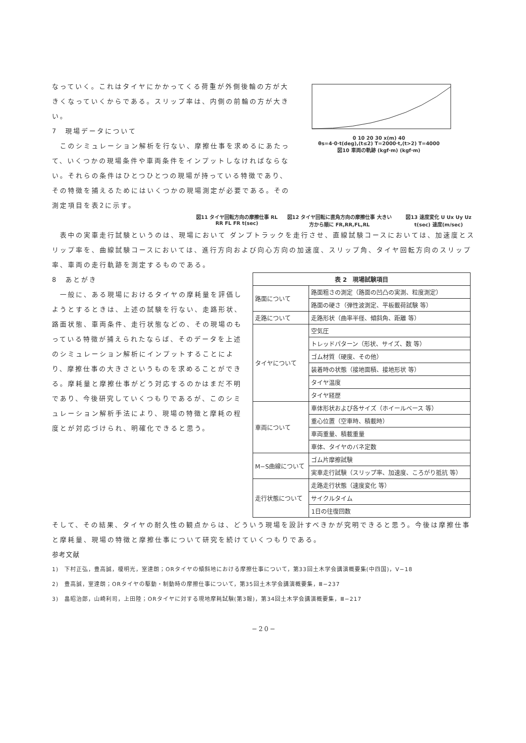なっていく。これはタイヤにかかってくる荷重が外側後輪の方が大きくなっていくからである。スリップ率は、内側の前輪の方が大きい。
7　現場データについて
　このシミュレーション解析を行ない、摩擦仕事を求めるにあたって、いくつかの現場条件や車両条件をインプットしなければならない。それらの条件はひとつひとつの現場が持っている特徴であり、その特徴を捕えるためにはいくつかの現場測定が必要である。その測定項目を表2に示す。
0 10 20 30 x(m) 40
θs=4·0·t(deg),(t≤2) T=2000·t,(t>2) T=4000
図10 車両の軌跡 (kgf·m) (kgf·m)
図11 タイヤ回転方向の摩擦仕事 RL RR FL FR t(sec)
図12 タイヤ回転に直角方向の摩擦仕事 大きい方から順に FR,RR,FL,RL
図13 速度変化 U Ux Uy Uz t(sec) 速度(m/sec)
　表中の実車走行試験というのは、現場において ダンプトラックを走行させ、直線試験コースにおいては、加速度とスリップ率を、曲線試験コースにおいては、進行方向および向心方向の加速度、スリップ角、タイヤ回転方向のスリップ率、車両の走行軌跡を測定するものである。
8　あとがき
　一般に、ある現場におけるタイヤの摩耗量を評価しようとするときは、上述の試験を行ない、走路形状、路面状態、車両条件、走行状態などの、その現場のもっている特徴が捕えられたならば、そのデータを上述のシミュレーション解析にインプットすることにより、摩擦仕事の大きさというものを求めることができる。摩耗量と摩擦仕事がどう対応するのかはまだ不明であり、今後研究していくつもりであるが、このシミュレーション解析手法により、現場の特徴と摩耗の程度とが対応づけられ、明確化できると思う。
| 表 2 現場試験項目 | |
| --- | --- |
| 路面について | 路面粗さの測定（路面の凹凸の実測、粒度測定） |
| | 路面の硬さ（弾性波測定、平板載荷試験 等） |
| 走路について | 走路形状（曲率半径、傾斜角、距離 等） |
| タイヤについて | 空気圧 |
| | トレッドパターン（形状、サイズ、数 等） |
| | ゴム材質（硬度、その他） |
| | 装着時の状態（接地面積、接地形状 等） |
| | タイヤ温度 |
| | タイヤ経歴 |
| 車両について | 車体形状およぴ各サイズ（ホイールベース 等） |
| | 重心位置（空車時、積載時） |
| | 車両重量、積載重量 |
| | 車体、タイヤのバネ定数 |
| M−S曲線について | ゴム片摩擦試験 |
| | 実車走行試験（スリップ率、加速度、ころがり抵抗 等） |
| 走行状態について | 走路走行状態（速度変化 等） |
| | サイクルタイム |
| | 1日の往復回数 |
そして、その結果、タイヤの耐久性の観点からは、どういう現場を設計すべきかが究明できると思う。今後は摩擦仕事と摩耗量、現場の特徴と摩擦仕事について研究を続けていくつもりである。
参考文献
1)　下村正弘，豊高誠，榎明光，室達朗；ORタイヤの傾斜地における摩擦仕事について，第33回土木学会講演概要集(中四国)，V−18
2)　豊高誠，室達朗；ORタイヤの駆動・制動時の摩擦仕事について，第35回土木学会講演概要集，Ⅲ−237
3)　畠昭治郎，山崎利司，上田陸；ORタイヤに対する現地摩耗試験(第3報)，第34回土木学会講演概要集，Ⅲ−217
−20−